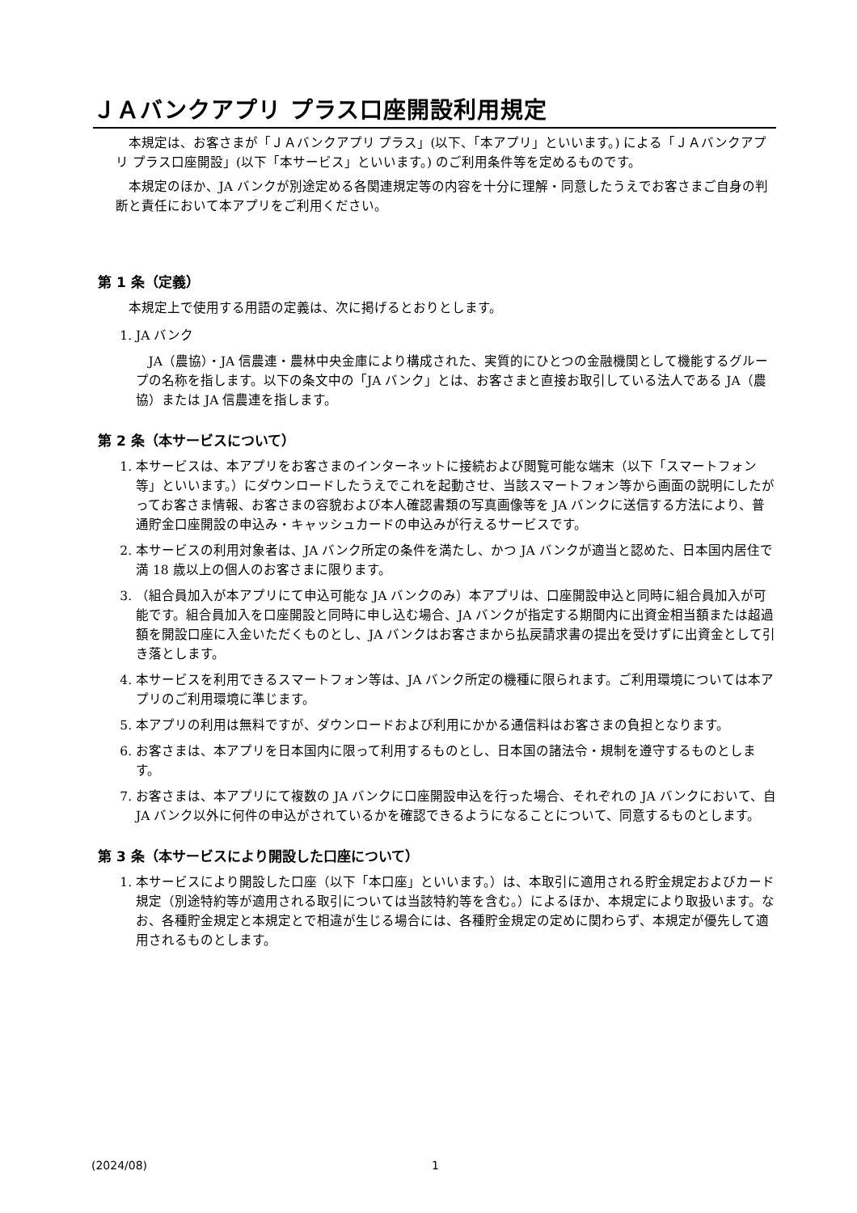ＪＡバンクアプリ プラス口座開設利用規定
本規定は、お客さまが「ＪＡバンクアプリ プラス」(以下、「本アプリ」といいます。) による「ＪＡバンクアプリ プラス口座開設」(以下「本サービス」といいます。) のご利用条件等を定めるものです。
本規定のほか、JA バンクが別途定める各関連規定等の内容を十分に理解・同意したうえでお客さまご自身の判断と責任において本アプリをご利用ください。
第 1 条（定義）
本規定上で使用する用語の定義は、次に掲げるとおりとします。
1. JA バンク
JA（農協）・JA 信農連・農林中央金庫により構成された、実質的にひとつの金融機関として機能するグループの名称を指します。以下の条文中の「JA バンク」とは、お客さまと直接お取引している法人である JA（農協）または JA 信農連を指します。
第 2 条（本サービスについて）
1. 本サービスは、本アプリをお客さまのインターネットに接続および閲覧可能な端末（以下「スマートフォン等」といいます。）にダウンロードしたうえでこれを起動させ、当該スマートフォン等から画面の説明にしたがってお客さま情報、お客さまの容貌および本人確認書類の写真画像等を JA バンクに送信する方法により、普通貯金口座開設の申込み・キャッシュカードの申込みが行えるサービスです。
2. 本サービスの利用対象者は、JA バンク所定の条件を満たし、かつ JA バンクが適当と認めた、日本国内居住で満 18 歳以上の個人のお客さまに限ります。
3. （組合員加入が本アプリにて申込可能な JA バンクのみ）本アプリは、口座開設申込と同時に組合員加入が可能です。組合員加入を口座開設と同時に申し込む場合、JA バンクが指定する期間内に出資金相当額または超過額を開設口座に入金いただくものとし、JA バンクはお客さまから払戻請求書の提出を受けずに出資金として引き落とします。
4. 本サービスを利用できるスマートフォン等は、JA バンク所定の機種に限られます。ご利用環境については本アプリのご利用環境に準じます。
5. 本アプリの利用は無料ですが、ダウンロードおよび利用にかかる通信料はお客さまの負担となります。
6. お客さまは、本アプリを日本国内に限って利用するものとし、日本国の諸法令・規制を遵守するものとします。
7. お客さまは、本アプリにて複数の JA バンクに口座開設申込を行った場合、それぞれの JA バンクにおいて、自 JA バンク以外に何件の申込がされているかを確認できるようになることについて、同意するものとします。
第 3 条（本サービスにより開設した口座について）
1. 本サービスにより開設した口座（以下「本口座」といいます。）は、本取引に適用される貯金規定およびカード規定（別途特約等が適用される取引については当該特約等を含む。）によるほか、本規定により取扱います。なお、各種貯金規定と本規定とで相違が生じる場合には、各種貯金規定の定めに関わらず、本規定が優先して適用されるものとします。
(2024/08) 1